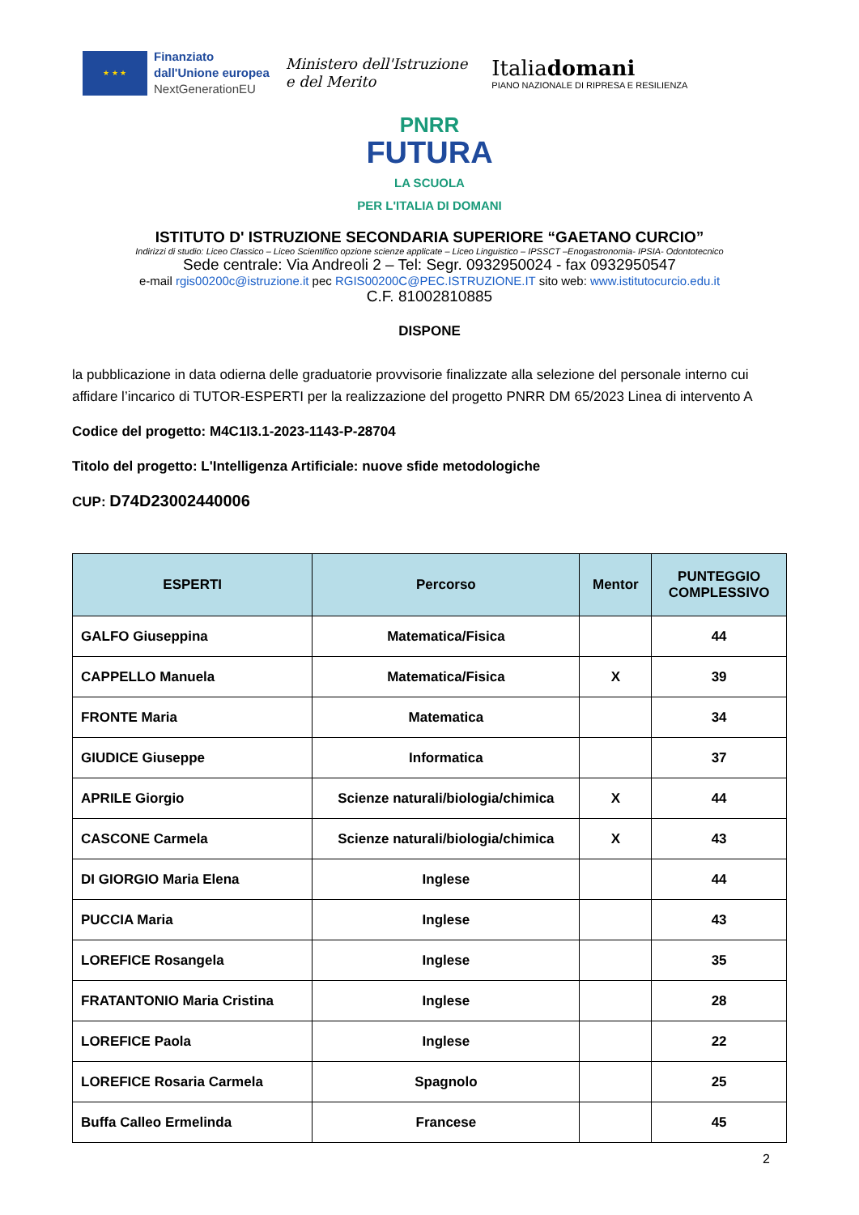★ ★ ★
Finanziato
dall'Unione europea
NextGenerationEU
Ministero dell'Istruzione
e del Merito
Italiadomani
PIANO NAZIONALE DI RIPRESA E RESILIENZA
PNRR
FUTURA
LA SCUOLA
PER L'ITALIA DI DOMANI
ISTITUTO D' ISTRUZIONE SECONDARIA SUPERIORE “GAETANO CURCIO”
Indirizzi di studio: Liceo Classico – Liceo Scientifico opzione scienze applicate – Liceo Linguistico – IPSSCT –Enogastronomia- IPSIA- Odontotecnico
Sede centrale: Via Andreoli 2 – Tel: Segr. 0932950024 - fax 0932950547
e-mail rgis00200c@istruzione.it pec RGIS00200C@PEC.ISTRUZIONE.IT sito web: www.istitutocurcio.edu.it
C.F. 81002810885
DISPONE
la pubblicazione in data odierna delle graduatorie provvisorie finalizzate alla selezione del personale interno cui affidare l’incarico di TUTOR-ESPERTI per la realizzazione del progetto PNRR DM 65/2023 Linea di intervento A
Codice del progetto: M4C1I3.1-2023-1143-P-28704
Titolo del progetto: L'Intelligenza Artificiale: nuove sfide metodologiche
CUP: D74D23002440006
| ESPERTI | Percorso | Mentor | PUNTEGGIO COMPLESSIVO |
| --- | --- | --- | --- |
| GALFO Giuseppina | Matematica/Fisica | | 44 |
| CAPPELLO Manuela | Matematica/Fisica | X | 39 |
| FRONTE Maria | Matematica | | 34 |
| GIUDICE Giuseppe | Informatica | | 37 |
| APRILE Giorgio | Scienze naturali/biologia/chimica | X | 44 |
| CASCONE Carmela | Scienze naturali/biologia/chimica | X | 43 |
| DI GIORGIO Maria Elena | Inglese | | 44 |
| PUCCIA Maria | Inglese | | 43 |
| LOREFICE Rosangela | Inglese | | 35 |
| FRATANTONIO Maria Cristina | Inglese | | 28 |
| LOREFICE Paola | Inglese | | 22 |
| LOREFICE Rosaria Carmela | Spagnolo | | 25 |
| Buffa Calleo Ermelinda | Francese | | 45 |
2